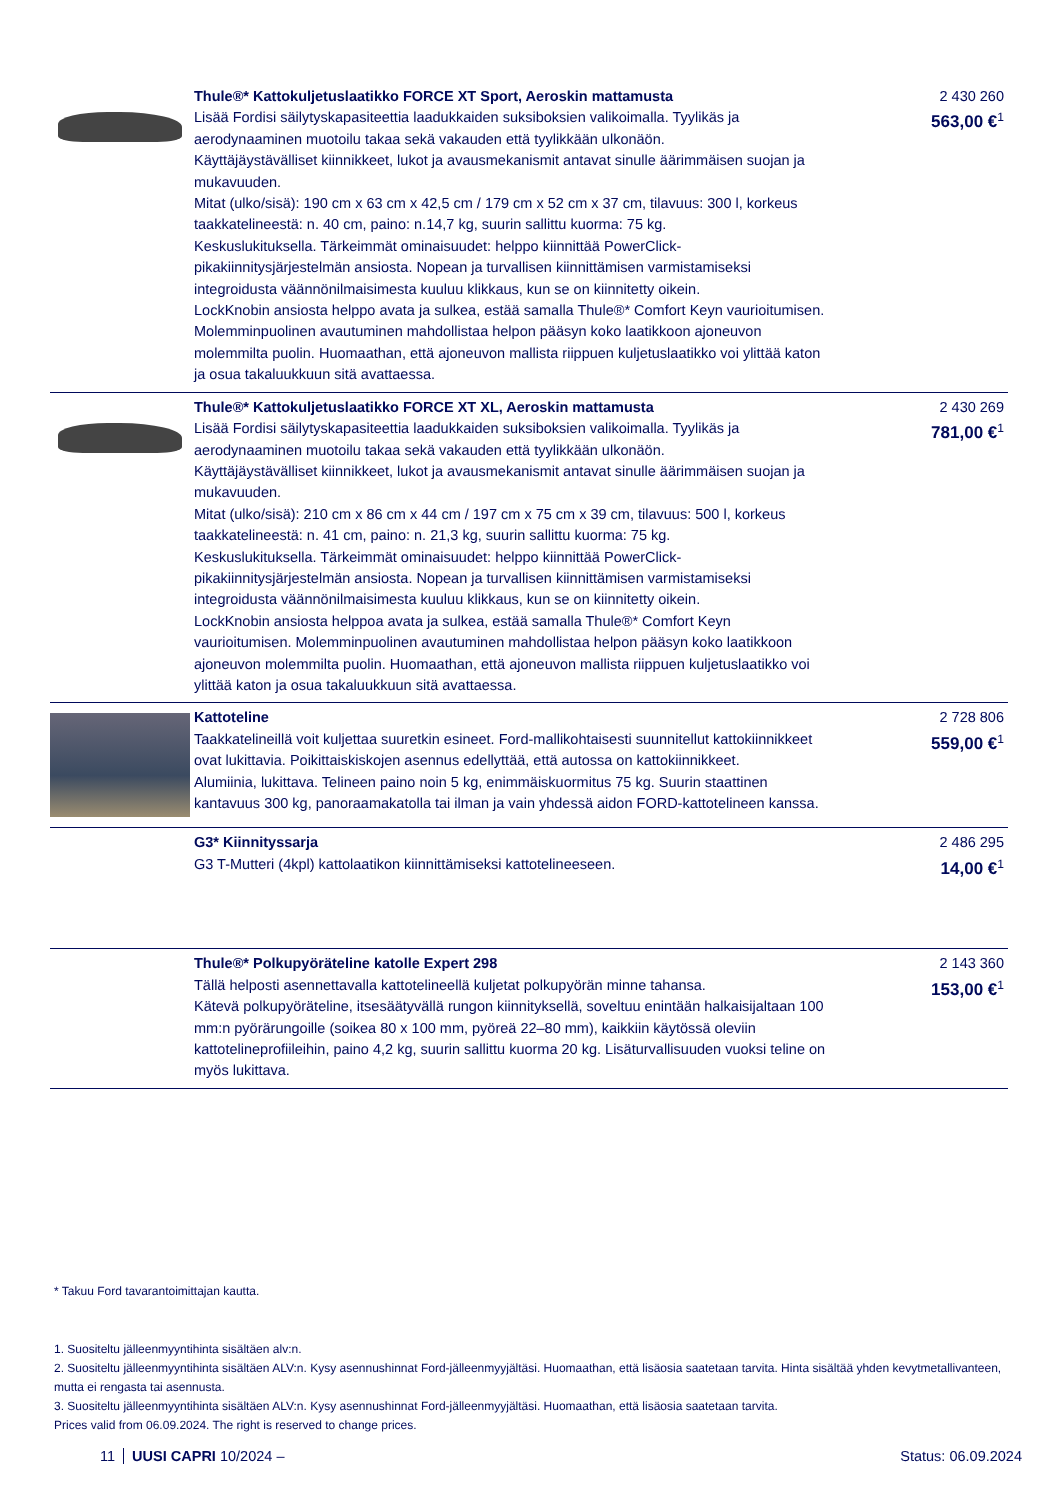| | Thule®* Kattokuljetuslaatikko FORCE XT Sport, Aeroskin mattamusta Lisää Fordisi säilytyskapasiteettia laadukkaiden suksiboksien valikoimalla. Tyylikäs ja aerodynaaminen muotoilu takaa sekä vakauden että tyylikkään ulkonäön. Käyttäjäystävälliset kiinnikkeet, lukot ja avausmekanismit antavat sinulle äärimmäisen suojan ja mukavuuden. Mitat (ulko/sisä): 190 cm x 63 cm x 42,5 cm / 179 cm x 52 cm x 37 cm, tilavuus: 300 l, korkeus taakkatelineestä: n. 40 cm, paino: n.14,7 kg, suurin sallittu kuorma: 75 kg. Keskuslukituksella. Tärkeimmät ominaisuudet: helppo kiinnittää PowerClick-pikakiinnitysjärjestelmän ansiosta. Nopean ja turvallisen kiinnittämisen varmistamiseksi integroidusta väännönilmaisimesta kuuluu klikkaus, kun se on kiinnitetty oikein. LockKnobin ansiosta helppo avata ja sulkea, estää samalla Thule®* Comfort Keyn vaurioitumisen. Molemminpuolinen avautuminen mahdollistaa helpon pääsyn koko laatikkoon ajoneuvon molemmilta puolin. Huomaathan, että ajoneuvon mallista riippuen kuljetuslaatikko voi ylittää katon ja osua takaluukkuun sitä avattaessa. | 2 430 260 563,00 €<sup>1</sup> |
| | Thule®* Kattokuljetuslaatikko FORCE XT XL, Aeroskin mattamusta Lisää Fordisi säilytyskapasiteettia laadukkaiden suksiboksien valikoimalla. Tyylikäs ja aerodynaaminen muotoilu takaa sekä vakauden että tyylikkään ulkonäön. Käyttäjäystävälliset kiinnikkeet, lukot ja avausmekanismit antavat sinulle äärimmäisen suojan ja mukavuuden. Mitat (ulko/sisä): 210 cm x 86 cm x 44 cm / 197 cm x 75 cm x 39 cm, tilavuus: 500 l, korkeus taakkatelineestä: n. 41 cm, paino: n. 21,3 kg, suurin sallittu kuorma: 75 kg. Keskuslukituksella. Tärkeimmät ominaisuudet: helppo kiinnittää PowerClick-pikakiinnitysjärjestelmän ansiosta. Nopean ja turvallisen kiinnittämisen varmistamiseksi integroidusta väännönilmaisimesta kuuluu klikkaus, kun se on kiinnitetty oikein. LockKnobin ansiosta helppoa avata ja sulkea, estää samalla Thule®* Comfort Keyn vaurioitumisen. Molemminpuolinen avautuminen mahdollistaa helpon pääsyn koko laatikkoon ajoneuvon molemmilta puolin. Huomaathan, että ajoneuvon mallista riippuen kuljetuslaatikko voi ylittää katon ja osua takaluukkuun sitä avattaessa. | 2 430 269 781,00 €<sup>1</sup> |
| | Kattoteline Taakkatelineillä voit kuljettaa suuretkin esineet. Ford-mallikohtaisesti suunnitellut kattokiinnikkeet ovat lukittavia. Poikittaiskiskojen asennus edellyttää, että autossa on kattokiinnikkeet. Alumiinia, lukittava. Telineen paino noin 5 kg, enimmäiskuormitus 75 kg. Suurin staattinen kantavuus 300 kg, panoraamakatolla tai ilman ja vain yhdessä aidon FORD-kattotelineen kanssa. | 2 728 806 559,00 €<sup>1</sup> |
| | G3* Kiinnityssarja G3 T-Mutteri (4kpl) kattolaatikon kiinnittämiseksi kattotelineeseen. | 2 486 295 14,00 €<sup>1</sup> |
| | Thule®* Polkupyöräteline katolle Expert 298 Tällä helposti asennettavalla kattotelineellä kuljetat polkupyörän minne tahansa. Kätevä polkupyöräteline, itsesäätyvällä rungon kiinnityksellä, soveltuu enintään halkaisijaltaan 100 mm:n pyörärungoille (soikea 80 x 100 mm, pyöreä 22–80 mm), kaikkiin käytössä oleviin kattotelineprofiileihin, paino 4,2 kg, suurin sallittu kuorma 20 kg. Lisäturvallisuuden vuoksi teline on myös lukittava. | 2 143 360 153,00 €<sup>1</sup> |
* Takuu Ford tavarantoimittajan kautta.
1. Suositeltu jälleenmyyntihinta sisältäen alv:n.
2. Suositeltu jälleenmyyntihinta sisältäen ALV:n. Kysy asennushinnat Ford-jälleenmyyjältäsi. Huomaathan, että lisäosia saatetaan tarvita. Hinta sisältää yhden kevytmetallivanteen, mutta ei rengasta tai asennusta.
3. Suositeltu jälleenmyyntihinta sisältäen ALV:n. Kysy asennushinnat Ford-jälleenmyyjältäsi. Huomaathan, että lisäosia saatetaan tarvita.
Prices valid from 06.09.2024. The right is reserved to change prices.
11 UUSI CAPRI 10/2024 – Status: 06.09.2024